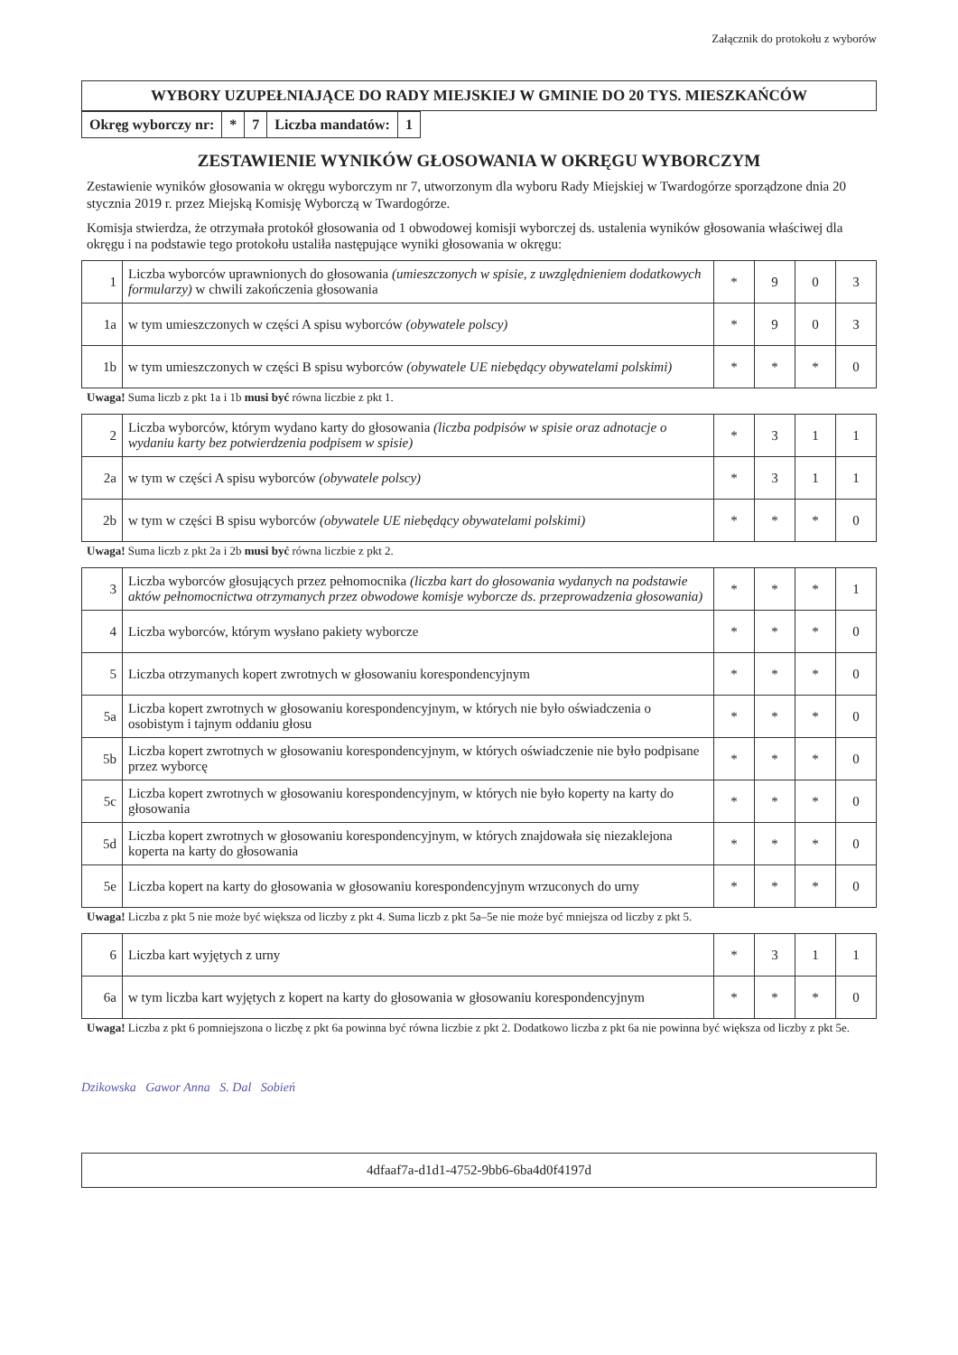Załącznik do protokołu z wyborów
WYBORY UZUPEŁNIAJĄCE DO RADY MIEJSKIEJ W GMINIE DO 20 TYS. MIESZKAŃCÓW
| Okręg wyborczy nr: | * | 7 | Liczba mandatów: | 1 |
ZESTAWIENIE WYNIKÓW GŁOSOWANIA W OKRĘGU WYBORCZYM
Zestawienie wyników głosowania w okręgu wyborczym nr 7, utworzonym dla wyboru Rady Miejskiej w Twardogórze sporządzone dnia 20 stycznia 2019 r. przez Miejską Komisję Wyborczą w Twardogórze.
Komisja stwierdza, że otrzymała protokół głosowania od 1 obwodowej komisji wyborczej ds. ustalenia wyników głosowania właściwej dla okręgu i na podstawie tego protokołu ustaliła następujące wyniki głosowania w okręgu:
| 1 | Liczba wyborców uprawnionych do głosowania (umieszczonych w spisie, z uwzględnieniem dodatkowych formularzy) w chwili zakończenia głosowania | * | 9 | 0 | 3 |
| 1a | w tym umieszczonych w części A spisu wyborców (obywatele polscy) | * | 9 | 0 | 3 |
| 1b | w tym umieszczonych w części B spisu wyborców (obywatele UE niebędący obywatelami polskimi) | * | * | * | 0 |
Uwaga! Suma liczb z pkt 1a i 1b musi być równa liczbie z pkt 1.
| 2 | Liczba wyborców, którym wydano karty do głosowania (liczba podpisów w spisie oraz adnotacje o wydaniu karty bez potwierdzenia podpisem w spisie) | * | 3 | 1 | 1 |
| 2a | w tym w części A spisu wyborców (obywatele polscy) | * | 3 | 1 | 1 |
| 2b | w tym w części B spisu wyborców (obywatele UE niebędący obywatelami polskimi) | * | * | * | 0 |
Uwaga! Suma liczb z pkt 2a i 2b musi być równa liczbie z pkt 2.
| 3 | Liczba wyborców głosujących przez pełnomocnika (liczba kart do głosowania wydanych na podstawie aktów pełnomocnictwa otrzymanych przez obwodowe komisje wyborcze ds. przeprowadzenia głosowania) | * | * | * | 1 |
| 4 | Liczba wyborców, którym wysłano pakiety wyborcze | * | * | * | 0 |
| 5 | Liczba otrzymanych kopert zwrotnych w głosowaniu korespondencyjnym | * | * | * | 0 |
| 5a | Liczba kopert zwrotnych w głosowaniu korespondencyjnym, w których nie było oświadczenia o osobistym i tajnym oddaniu głosu | * | * | * | 0 |
| 5b | Liczba kopert zwrotnych w głosowaniu korespondencyjnym, w których oświadczenie nie było podpisane przez wyborcę | * | * | * | 0 |
| 5c | Liczba kopert zwrotnych w głosowaniu korespondencyjnym, w których nie było koperty na karty do głosowania | * | * | * | 0 |
| 5d | Liczba kopert zwrotnych w głosowaniu korespondencyjnym, w których znajdowała się niezaklejona koperta na karty do głosowania | * | * | * | 0 |
| 5e | Liczba kopert na karty do głosowania w głosowaniu korespondencyjnym wrzuconych do urny | * | * | * | 0 |
Uwaga! Liczba z pkt 5 nie może być większa od liczby z pkt 4. Suma liczb z pkt 5a–5e nie może być mniejsza od liczby z pkt 5.
| 6 | Liczba kart wyjętych z urny | * | 3 | 1 | 1 |
| 6a | w tym liczba kart wyjętych z kopert na karty do głosowania w głosowaniu korespondencyjnym | * | * | * | 0 |
Uwaga! Liczba z pkt 6 pomniejszona o liczbę z pkt 6a powinna być równa liczbie z pkt 2. Dodatkowo liczba z pkt 6a nie powinna być większa od liczby z pkt 5e.
Dzikowska Gawor Anna S. Dal Sobień
4dfaaf7a-d1d1-4752-9bb6-6ba4d0f4197d